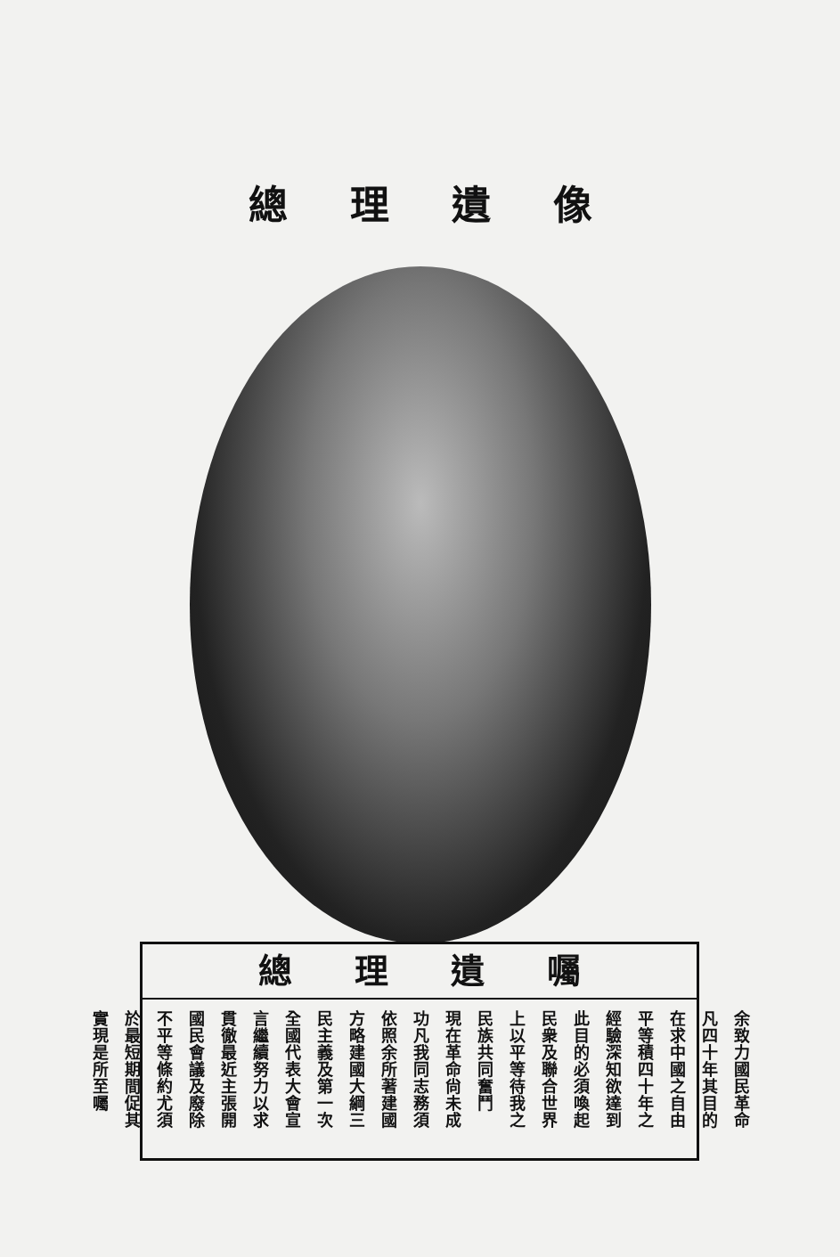總理遺像
總理遺囑
余致力國民革命
凡四十年其目的
在求中國之自由
平等積四十年之
經驗深知欲達到
此目的必須喚起
民衆及聯合世界
上以平等待我之
民族共同奮鬥
現在革命尙未成
功凡我同志務須
依照余所著建國
方略建國大綱三
民主義及第一次
全國代表大會宣
言繼續努力以求
貫徹最近主張開
國民會議及廢除
不平等條約尤須
於最短期間促其
實現是所至囑